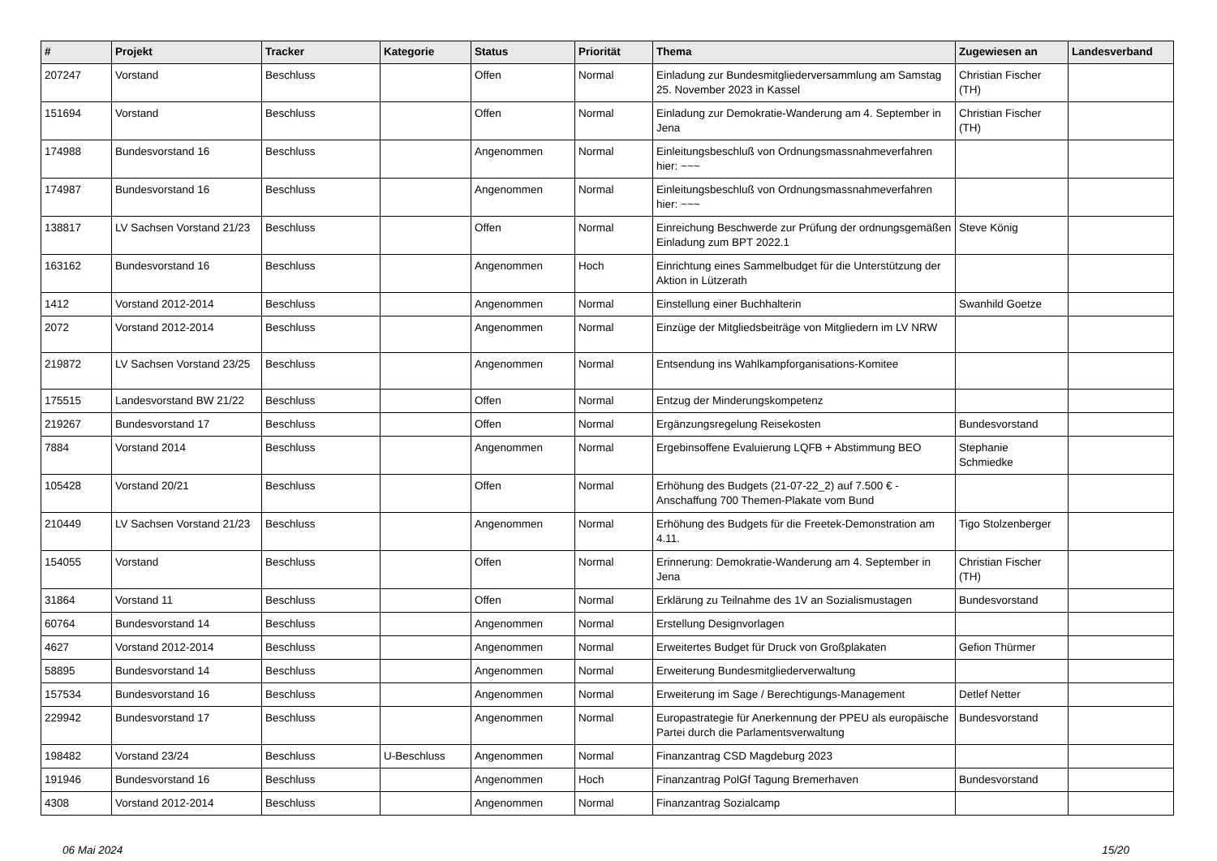| # | Projekt | Tracker | Kategorie | Status | Priorität | Thema | Zugewiesen an | Landesverband |
| --- | --- | --- | --- | --- | --- | --- | --- | --- |
| 207247 | Vorstand | Beschluss | | Offen | Normal | Einladung zur Bundesmitgliederversammlung am Samstag 25. November 2023 in Kassel | Christian Fischer (TH) | |
| 151694 | Vorstand | Beschluss | | Offen | Normal | Einladung zur Demokratie-Wanderung am 4. September in Jena | Christian Fischer (TH) | |
| 174988 | Bundesvorstand 16 | Beschluss | | Angenommen | Normal | Einleitungsbeschluß von Ordnungsmassnahmeverfahren hier: ~~~ | | |
| 174987 | Bundesvorstand 16 | Beschluss | | Angenommen | Normal | Einleitungsbeschluß von Ordnungsmassnahmeverfahren hier: ~~~ | | |
| 138817 | LV Sachsen Vorstand 21/23 | Beschluss | | Offen | Normal | Einreichung Beschwerde zur Prüfung der ordnungsgemäßen Einladung zum BPT 2022.1 | Steve König | |
| 163162 | Bundesvorstand 16 | Beschluss | | Angenommen | Hoch | Einrichtung eines Sammelbudget für die Unterstützung der Aktion in Lützerath | | |
| 1412 | Vorstand 2012-2014 | Beschluss | | Angenommen | Normal | Einstellung einer Buchhalterin | Swanhild Goetze | |
| 2072 | Vorstand 2012-2014 | Beschluss | | Angenommen | Normal | Einzüge der Mitgliedsbeiträge von Mitgliedern im LV NRW | | |
| 219872 | LV Sachsen Vorstand 23/25 | Beschluss | | Angenommen | Normal | Entsendung ins Wahlkampforganisations-Komitee | | |
| 175515 | Landesvorstand BW 21/22 | Beschluss | | Offen | Normal | Entzug der Minderungskompetenz | | |
| 219267 | Bundesvorstand 17 | Beschluss | | Offen | Normal | Ergänzungsregelung Reisekosten | Bundesvorstand | |
| 7884 | Vorstand 2014 | Beschluss | | Angenommen | Normal | Ergebinsoffene Evaluierung LQFB + Abstimmung BEO | Stephanie Schmiedke | |
| 105428 | Vorstand 20/21 | Beschluss | | Offen | Normal | Erhöhung des Budgets (21-07-22_2) auf 7.500 € - Anschaffung 700 Themen-Plakate vom Bund | | |
| 210449 | LV Sachsen Vorstand 21/23 | Beschluss | | Angenommen | Normal | Erhöhung des Budgets für die Freetek-Demonstration am 4.11. | Tigo Stolzenberger | |
| 154055 | Vorstand | Beschluss | | Offen | Normal | Erinnerung: Demokratie-Wanderung am 4. September in Jena | Christian Fischer (TH) | |
| 31864 | Vorstand 11 | Beschluss | | Offen | Normal | Erklärung zu Teilnahme des 1V an Sozialismustagen | Bundesvorstand | |
| 60764 | Bundesvorstand 14 | Beschluss | | Angenommen | Normal | Erstellung Designvorlagen | | |
| 4627 | Vorstand 2012-2014 | Beschluss | | Angenommen | Normal | Erweitertes Budget für Druck von Großplakaten | Gefion Thürmer | |
| 58895 | Bundesvorstand 14 | Beschluss | | Angenommen | Normal | Erweiterung Bundesmitgliederverwaltung | | |
| 157534 | Bundesvorstand 16 | Beschluss | | Angenommen | Normal | Erweiterung im Sage / Berechtigungs-Management | Detlef Netter | |
| 229942 | Bundesvorstand 17 | Beschluss | | Angenommen | Normal | Europastrategie für Anerkennung der PPEU als europäische Partei durch die Parlamentsverwaltung | Bundesvorstand | |
| 198482 | Vorstand 23/24 | Beschluss | U-Beschluss | Angenommen | Normal | Finanzantrag CSD Magdeburg 2023 | | |
| 191946 | Bundesvorstand 16 | Beschluss | | Angenommen | Hoch | Finanzantrag PolGf Tagung Bremerhaven | Bundesvorstand | |
| 4308 | Vorstand 2012-2014 | Beschluss | | Angenommen | Normal | Finanzantrag Sozialcamp | | |
06 Mai 2024 15/20